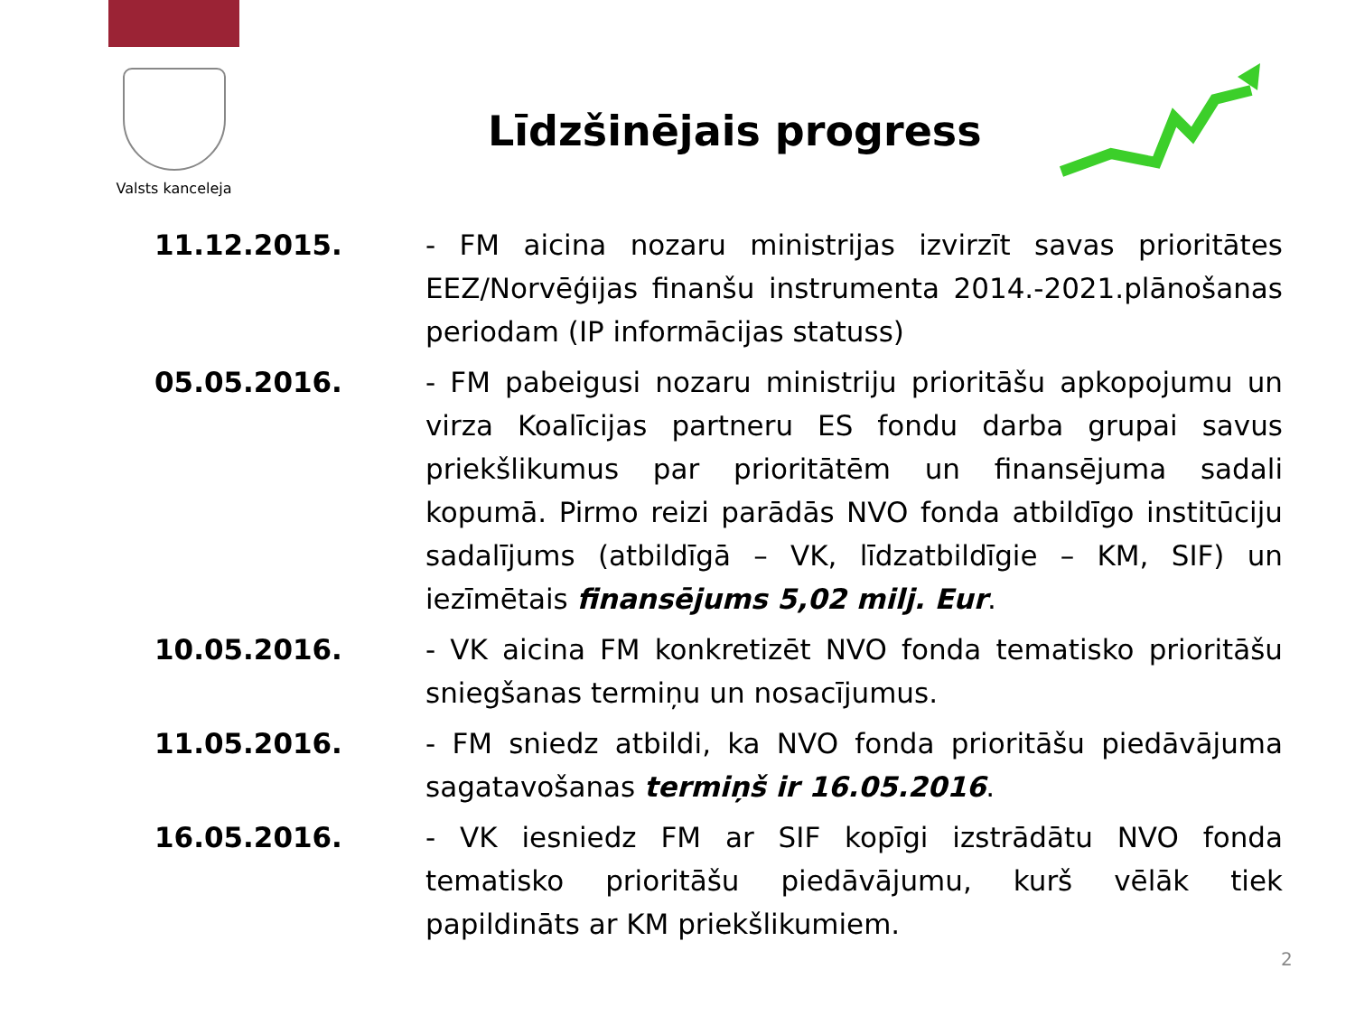Valsts kanceleja
Līdzšinējais progress
| 11.12.2015. | - FM aicina nozaru ministrijas izvirzīt savas prioritātes EEZ/Norvēģijas finanšu instrumenta 2014.-2021.plānošanas periodam (IP informācijas statuss) |
| 05.05.2016. | - FM pabeigusi nozaru ministriju prioritāšu apkopojumu un virza Koalīcijas partneru ES fondu darba grupai savus priekšlikumus par prioritātēm un finansējuma sadali kopumā. Pirmo reizi parādās NVO fonda atbildīgo institūciju sadalījums (atbildīgā – VK, līdzatbildīgie – KM, SIF) un iezīmētais finansējums 5,02 milj. Eur . |
| 10.05.2016. | - VK aicina FM konkretizēt NVO fonda tematisko prioritāšu sniegšanas termiņu un nosacījumus. |
| 11.05.2016. | - FM sniedz atbildi, ka NVO fonda prioritāšu piedāvājuma sagatavošanas termiņš ir 16.05.2016 . |
| 16.05.2016. | - VK iesniedz FM ar SIF kopīgi izstrādātu NVO fonda tematisko prioritāšu piedāvājumu, kurš vēlāk tiek papildināts ar KM priekšlikumiem. |
2